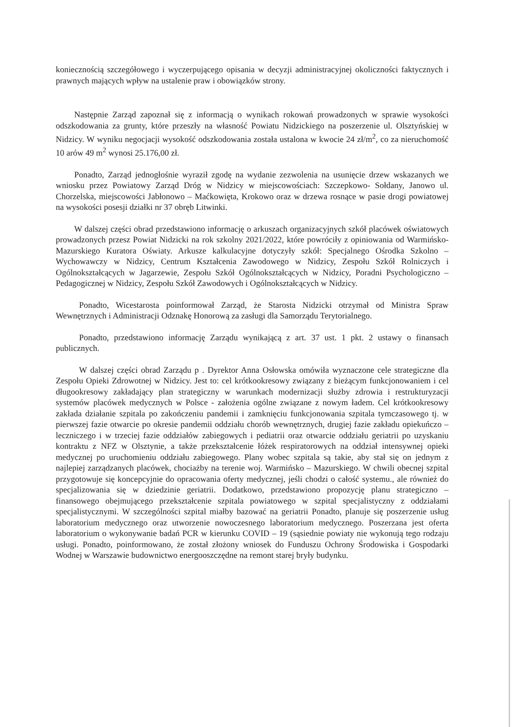koniecznością szczegółowego i wyczerpującego opisania w decyzji administracyjnej okoliczności faktycznych i prawnych mających wpływ na ustalenie praw i obowiązków strony.
Następnie Zarząd zapoznał się z informacją o wynikach rokowań prowadzonych w sprawie wysokości odszkodowania za grunty, które przeszły na własność Powiatu Nidzickiego na poszerzenie ul. Olsztyńskiej w Nidzicy. W wyniku negocjacji wysokość odszkodowania została ustalona w kwocie 24 zł/m<sup>2</sup>, co za nieruchomość 10 arów 49 m<sup>2</sup> wynosi 25.176,00 zł.
Ponadto, Zarząd jednogłośnie wyraził zgodę na wydanie zezwolenia na usunięcie drzew wskazanych we wniosku przez Powiatowy Zarząd Dróg w Nidzicy w miejscowościach: Szczepkowo- Sołdany, Janowo ul. Chorzelska, miejscowości Jabłonowo – Maćkowięta, Krokowo oraz w drzewa rosnące w pasie drogi powiatowej na wysokości posesji działki nr 37 obręb Litwinki.
W dalszej części obrad przedstawiono informację o arkuszach organizacyjnych szkół placówek oświatowych prowadzonych przesz Powiat Nidzicki na rok szkolny 2021/2022, które powróciły z opiniowania od Warmińsko-Mazurskiego Kuratora Oświaty. Arkusze kalkulacyjne dotyczyły szkół: Specjalnego Ośrodka Szkolno – Wychowawczy w Nidzicy, Centrum Kształcenia Zawodowego w Nidzicy, Zespołu Szkół Rolniczych i Ogólnokształcących w Jagarzewie, Zespołu Szkół Ogólnokształcących w Nidzicy, Poradni Psychologiczno – Pedagogicznej w Nidzicy, Zespołu Szkół Zawodowych i Ogólnokształcących w Nidzicy.
Ponadto, Wicestarosta poinformował Zarząd, że Starosta Nidzicki otrzymał od Ministra Spraw Wewnętrznych i Administracji Odznakę Honorową za zasługi dla Samorządu Terytorialnego.
Ponadto, przedstawiono informację Zarządu wynikającą z art. 37 ust. 1 pkt. 2 ustawy o finansach publicznych.
W dalszej części obrad Zarządu p . Dyrektor Anna Osłowska omówiła wyznaczone cele strategiczne dla Zespołu Opieki Zdrowotnej w Nidzicy. Jest to: cel krótkookresowy związany z bieżącym funkcjonowaniem i cel długookresowy zakładający plan strategiczny w warunkach modernizacji służby zdrowia i restrukturyzacji systemów placówek medycznych w Polsce - założenia ogólne związane z nowym ładem. Cel krótkookresowy zakłada działanie szpitala po zakończeniu pandemii i zamknięciu funkcjonowania szpitala tymczasowego tj. w pierwszej fazie otwarcie po okresie pandemii oddziału chorób wewnętrznych, drugiej fazie zakładu opiekuńczo – leczniczego i w trzeciej fazie oddziałów zabiegowych i pediatrii oraz otwarcie oddziału geriatrii po uzyskaniu kontraktu z NFZ w Olsztynie, a także przekształcenie łóżek respiratorowych na oddział intensywnej opieki medycznej po uruchomieniu oddziału zabiegowego. Plany wobec szpitala są takie, aby stał się on jednym z najlepiej zarządzanych placówek, chociażby na terenie woj. Warmińsko – Mazurskiego. W chwili obecnej szpital przygotowuje się koncepcyjnie do opracowania oferty medycznej, jeśli chodzi o całość systemu., ale również do specjalizowania się w dziedzinie geriatrii. Dodatkowo, przedstawiono propozycję planu strategiczno – finansowego obejmującego przekształcenie szpitala powiatowego w szpital specjalistyczny z oddziałami specjalistycznymi. W szczególności szpital miałby bazować na geriatrii Ponadto, planuje się poszerzenie usług laboratorium medycznego oraz utworzenie nowoczesnego laboratorium medycznego. Poszerzana jest oferta laboratorium o wykonywanie badań PCR w kierunku COVID – 19 (sąsiednie powiaty nie wykonują tego rodzaju usługi. Ponadto, poinformowano, że został złożony wniosek do Funduszu Ochrony Środowiska i Gospodarki Wodnej w Warszawie budownictwo energooszczędne na remont starej bryły budynku.